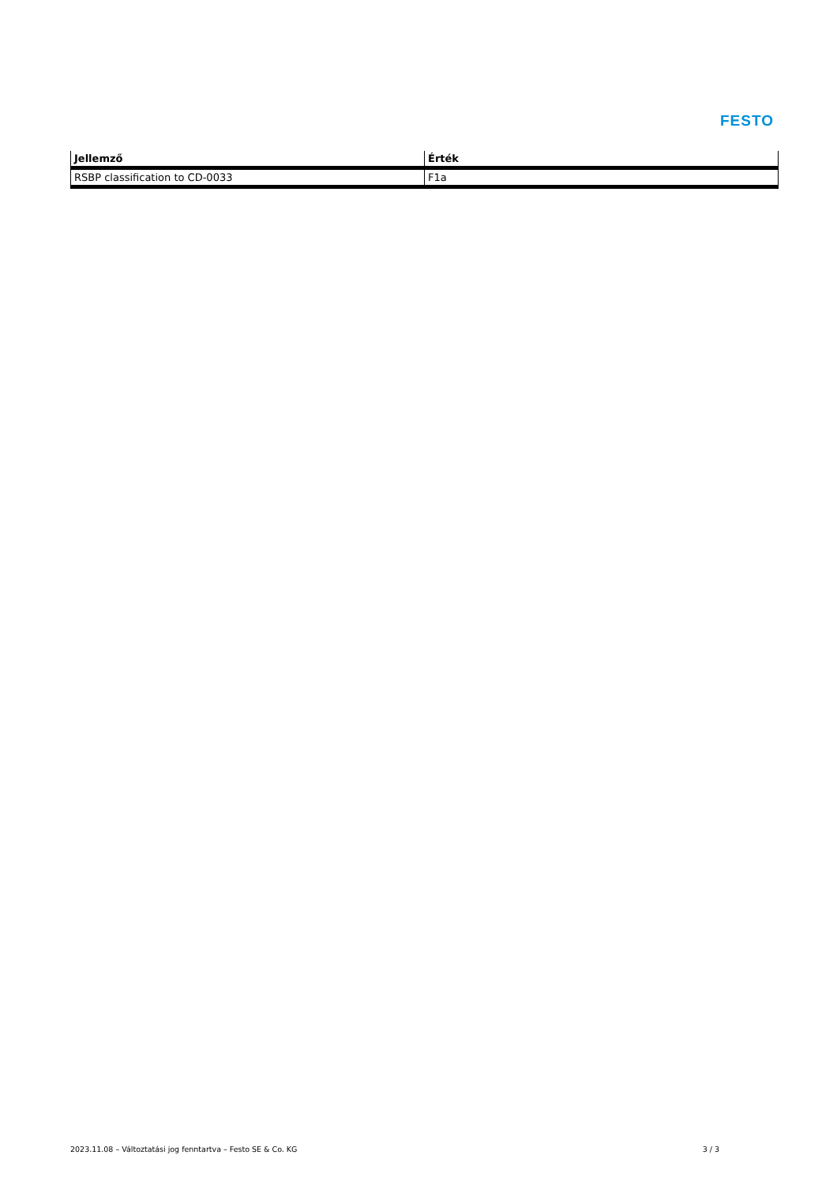FESTO
| Jellemző | Érték |
| --- | --- |
| RSBP classification to CD-0033 | F1a |
2023.11.08 – Változtatási jog fenntartva – Festo SE & Co. KG 3 / 3